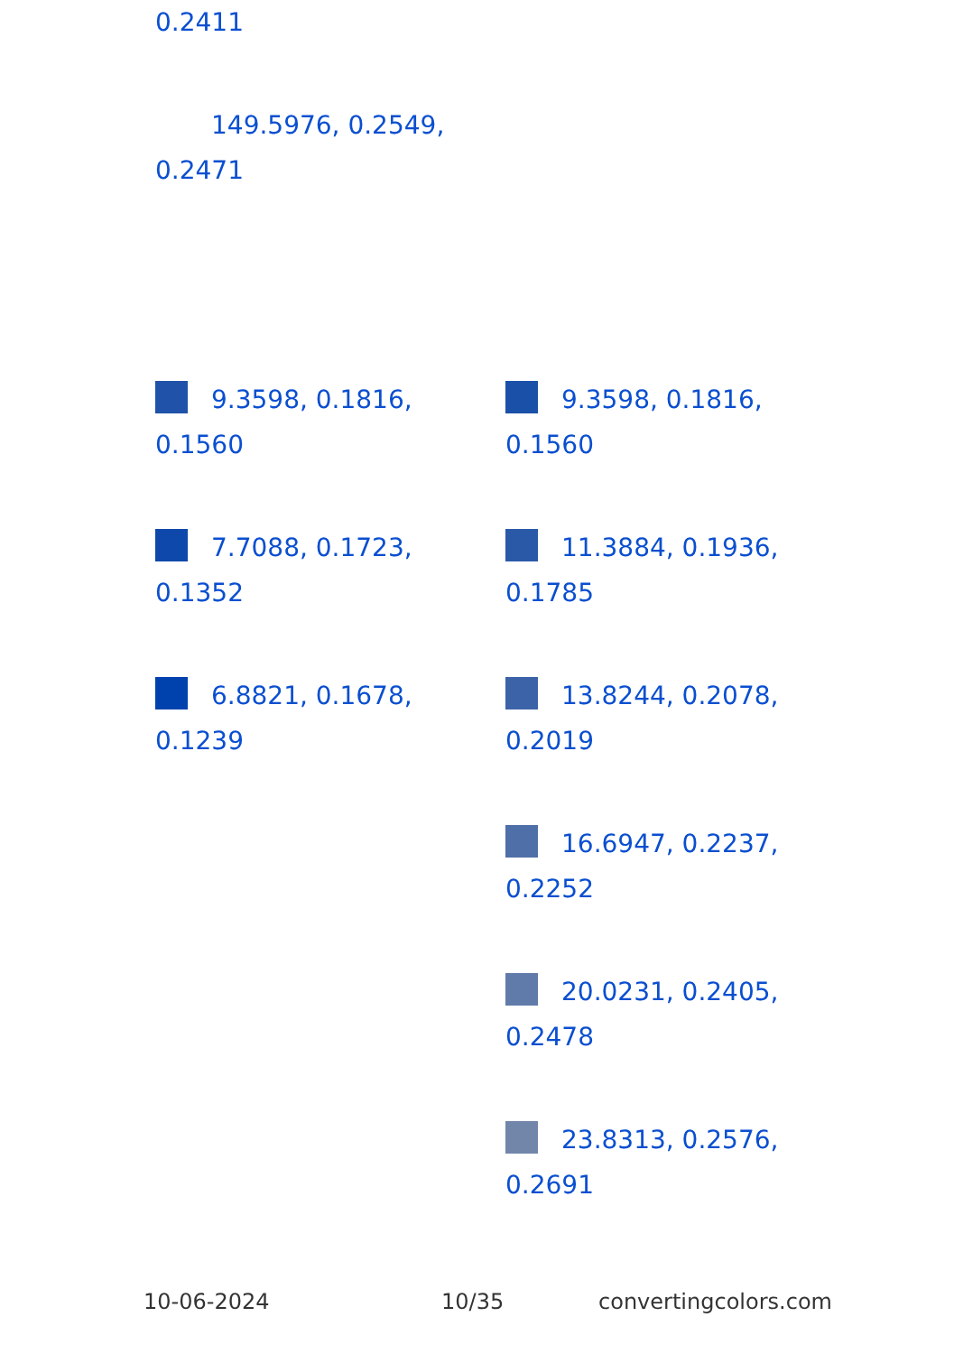0.2411
149.5976, 0.2549, 0.2471
9.3598, 0.1816, 0.1560
9.3598, 0.1816, 0.1560
7.7088, 0.1723, 0.1352
11.3884, 0.1936, 0.1785
6.8821, 0.1678, 0.1239
13.8244, 0.2078, 0.2019
16.6947, 0.2237, 0.2252
20.0231, 0.2405, 0.2478
23.8313, 0.2576, 0.2691
10-06-2024 10/35 convertingcolors.com